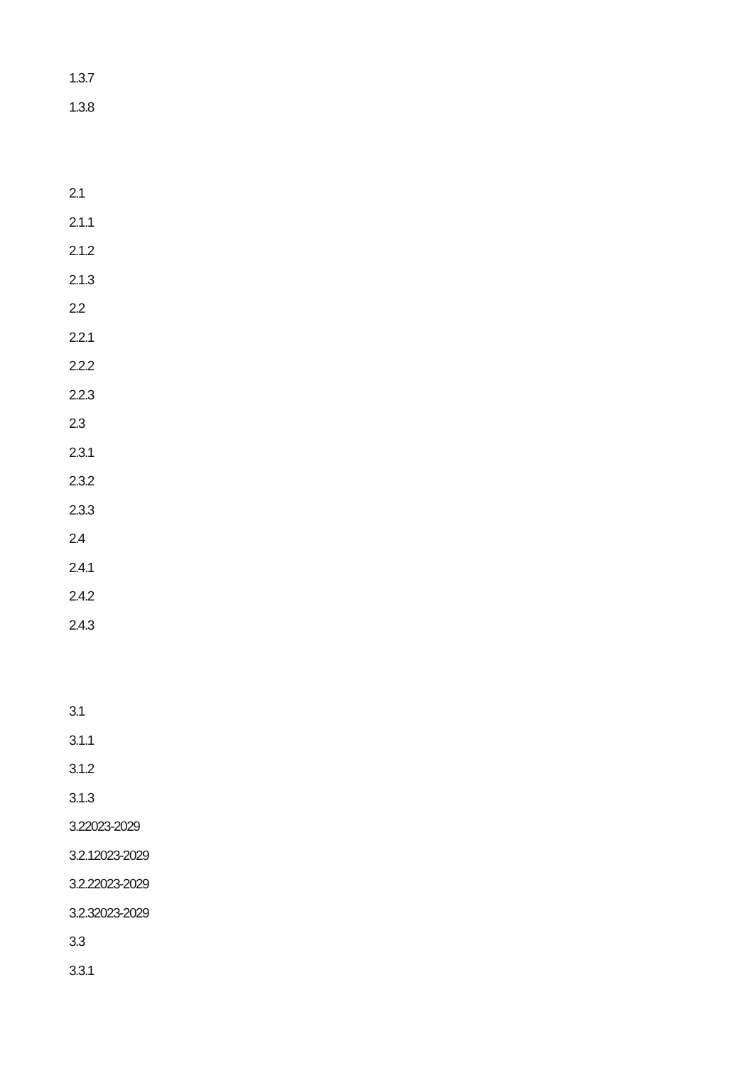1.3.7
1.3.8
2.1
2.1.1
2.1.2
2.1.3
2.2
2.2.1
2.2.2
2.2.3
2.3
2.3.1
2.3.2
2.3.3
2.4
2.4.1
2.4.2
2.4.3
3.1
3.1.1
3.1.2
3.1.3
3.22023-2029
3.2.12023-2029
3.2.22023-2029
3.2.32023-2029
3.3
3.3.1